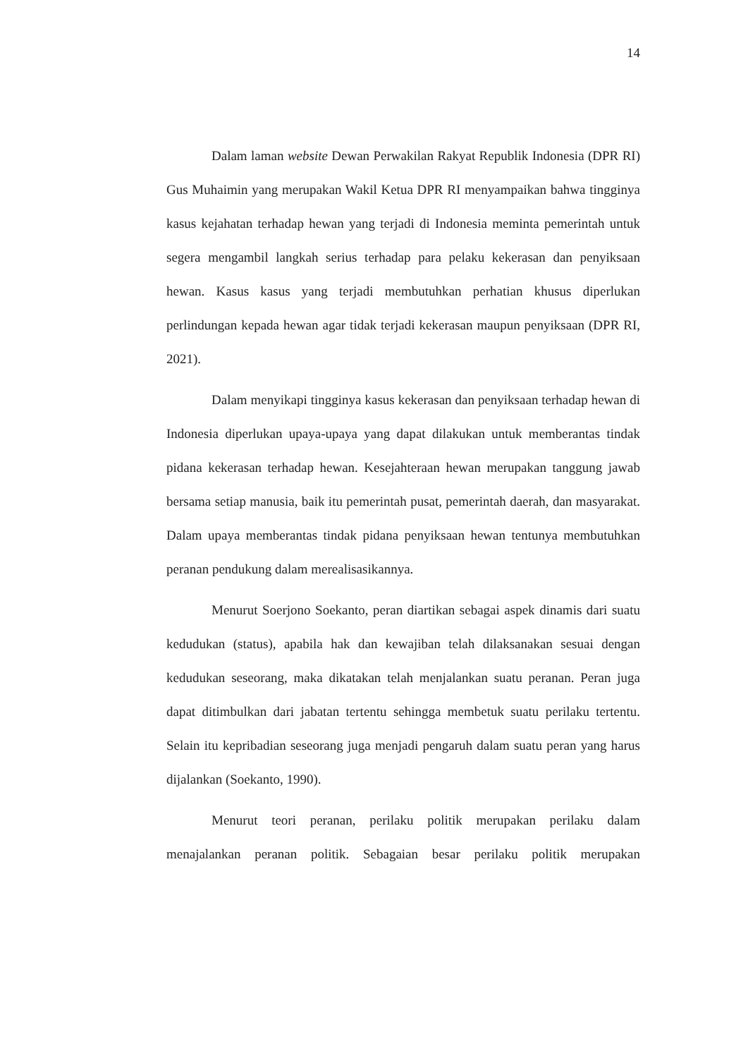14
Dalam laman website Dewan Perwakilan Rakyat Republik Indonesia (DPR RI) Gus Muhaimin yang merupakan Wakil Ketua DPR RI menyampaikan bahwa tingginya kasus kejahatan terhadap hewan yang terjadi di Indonesia meminta pemerintah untuk segera mengambil langkah serius terhadap para pelaku kekerasan dan penyiksaan hewan. Kasus kasus yang terjadi membutuhkan perhatian khusus diperlukan perlindungan kepada hewan agar tidak terjadi kekerasan maupun penyiksaan (DPR RI, 2021).
Dalam menyikapi tingginya kasus kekerasan dan penyiksaan terhadap hewan di Indonesia diperlukan upaya-upaya yang dapat dilakukan untuk memberantas tindak pidana kekerasan terhadap hewan. Kesejahteraan hewan merupakan tanggung jawab bersama setiap manusia, baik itu pemerintah pusat, pemerintah daerah, dan masyarakat. Dalam upaya memberantas tindak pidana penyiksaan hewan tentunya membutuhkan peranan pendukung dalam merealisasikannya.
Menurut Soerjono Soekanto, peran diartikan sebagai aspek dinamis dari suatu kedudukan (status), apabila hak dan kewajiban telah dilaksanakan sesuai dengan kedudukan seseorang, maka dikatakan telah menjalankan suatu peranan. Peran juga dapat ditimbulkan dari jabatan tertentu sehingga membetuk suatu perilaku tertentu. Selain itu kepribadian seseorang juga menjadi pengaruh dalam suatu peran yang harus dijalankan (Soekanto, 1990).
Menurut teori peranan, perilaku politik merupakan perilaku dalam menajalankan peranan politik. Sebagaian besar perilaku politik merupakan